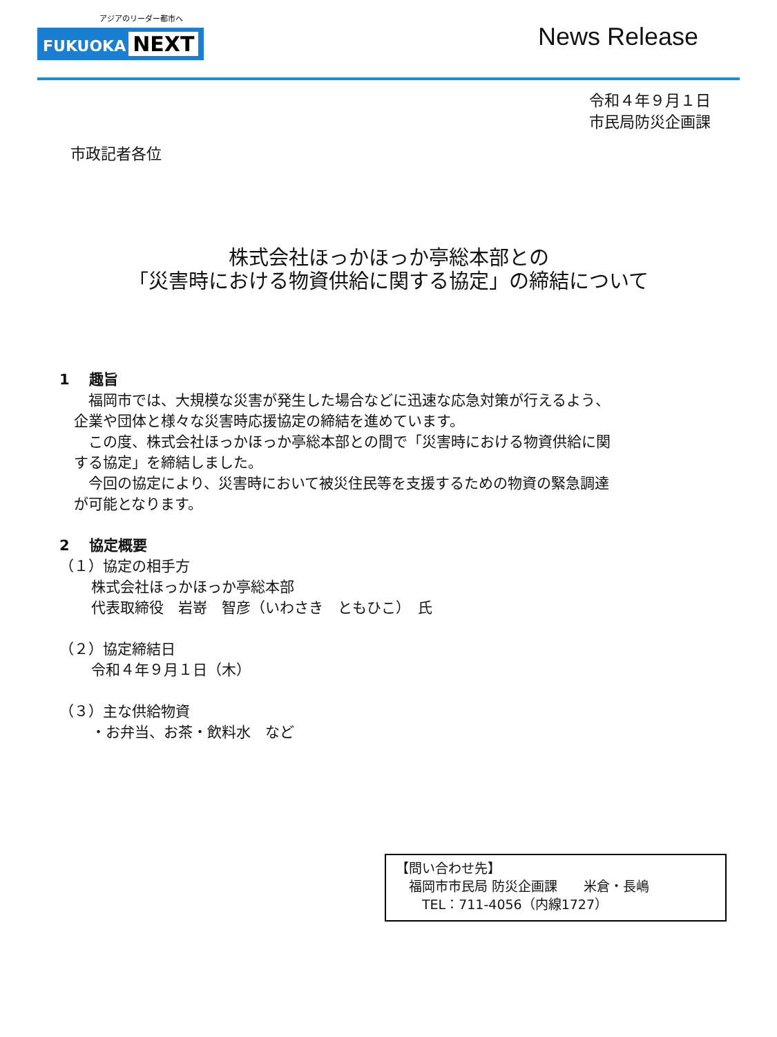アジアのリーダー都市へ
FUKUOKA NEXT
News Release
令和４年９月１日
市民局防災企画課
市政記者各位
株式会社ほっかほっか亭総本部との
「災害時における物資供給に関する協定」の締結について
1　 趣旨
　　福岡市では、大規模な災害が発生した場合などに迅速な応急対策が行えるよう、
　企業や団体と様々な災害時応援協定の締結を進めています。
　　この度、株式会社ほっかほっか亭総本部との間で「災害時における物資供給に関
　する協定」を締結しました。
　　今回の協定により、災害時において被災住民等を支援するための物資の緊急調達
　が可能となります。
2　 協定概要
（１）協定の相手方
株式会社ほっかほっか亭総本部
代表取締役　岩嵜　智彦（いわさき　ともひこ）　氏
（２）協定締結日
令和４年９月１日（木）
（３）主な供給物資
・お弁当、お茶・飲料水　など
【問い合わせ先】
　福岡市市民局 防災企画課　　米倉・長嶋
　　TEL：711-4056（内線1727）